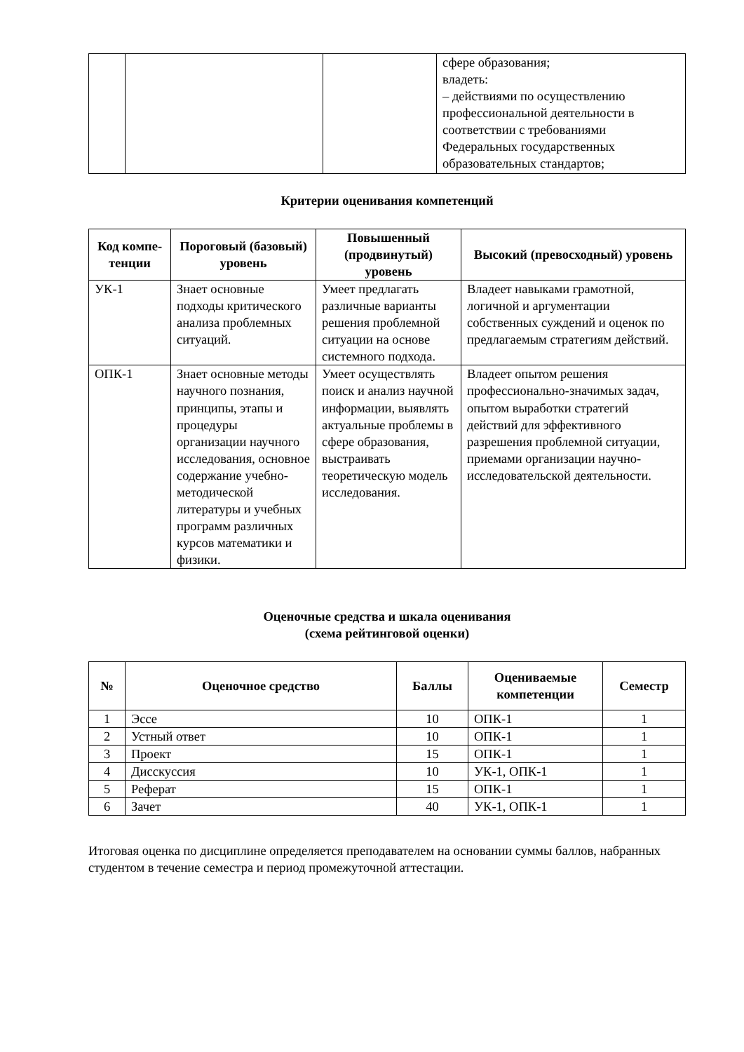| | | | сфере образования; владеть: – действиями по осуществлению профессиональной деятельности в соответствии с требованиями Федеральных государственных образовательных стандартов; |
Критерии оценивания компетенций
| Код компе-тенции | Пороговый (базовый) уровень | Повышенный (продвинутый) уровень | Высокий (превосходный) уровень |
| --- | --- | --- | --- |
| УК-1 | Знает основные подходы критического анализа проблемных ситуаций. | Умеет предлагать различные варианты решения проблемной ситуации на основе системного подхода. | Владеет навыками грамотной, логичной и аргументации собственных суждений и оценок по предлагаемым стратегиям действий. |
| ОПК-1 | Знает основные методы научного познания, принципы, этапы и процедуры организации научного исследования, основное содержание учебно-методической литературы и учебных программ различных курсов математики и физики. | Умеет осуществлять поиск и анализ научной информации, выявлять актуальные проблемы в сфере образования, выстраивать теоретическую модель исследования. | Владеет опытом решения профессионально-значимых задач, опытом выработки стратегий действий для эффективного разрешения проблемной ситуации, приемами организации научно-исследовательской деятельности. |
Оценочные средства и шкала оценивания
(схема рейтинговой оценки)
| № | Оценочное средство | Баллы | Оцениваемые компетенции | Семестр |
| --- | --- | --- | --- | --- |
| 1 | Эссе | 10 | ОПК-1 | 1 |
| 2 | Устный ответ | 10 | ОПК-1 | 1 |
| 3 | Проект | 15 | ОПК-1 | 1 |
| 4 | Дисскуссия | 10 | УК-1, ОПК-1 | 1 |
| 5 | Реферат | 15 | ОПК-1 | 1 |
| 6 | Зачет | 40 | УК-1, ОПК-1 | 1 |
Итоговая оценка по дисциплине определяется преподавателем на основании суммы баллов, набранных студентом в течение семестра и период промежуточной аттестации.